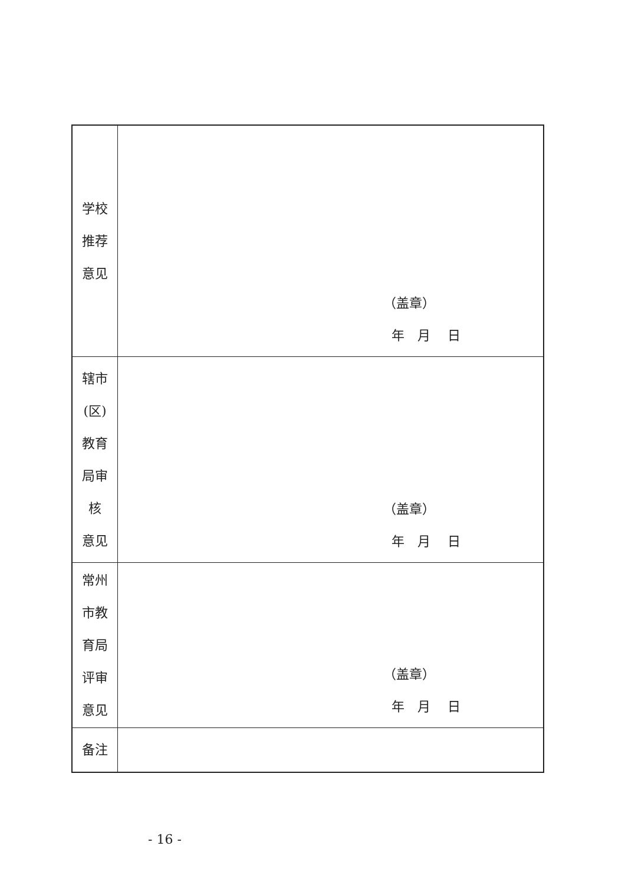| 学校 推荐 意见 | （盖章） 年 月 日 |
| 辖市 (区) 教育 局审 核 意见 | （盖章） 年 月 日 |
| 常州 市教 育局 评审 意见 | （盖章） 年 月 日 |
| 备注 | |
- 16 -